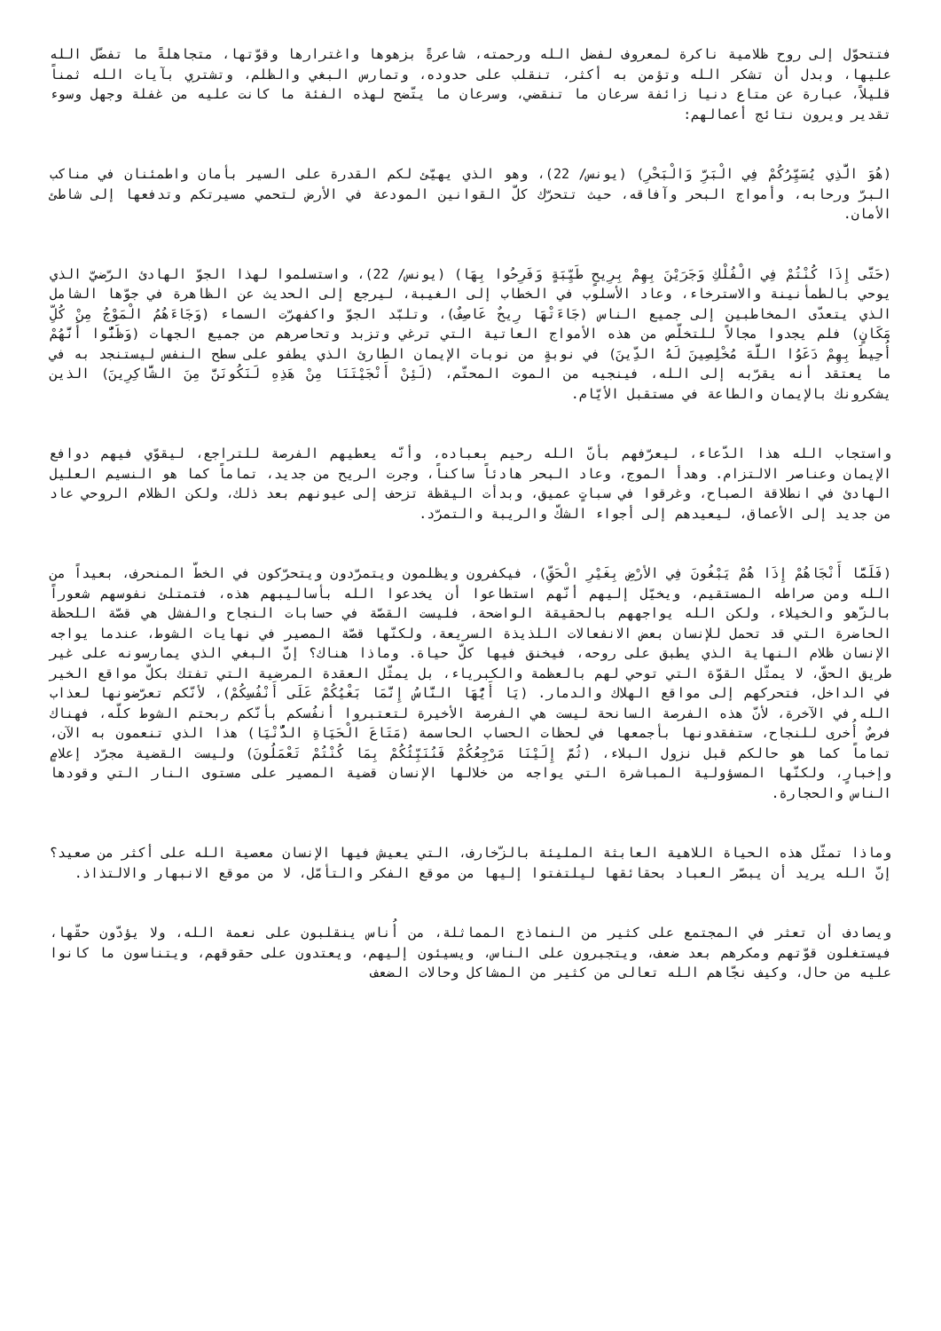فتتحوّل إلى روح ظلامية ناكرة لمعروف لفضل الله ورحمته، شاعرةً بزهوها واغترارها وقوّتها، متجاهلةً ما تفضّل الله عليها، وبدل أن تشكر الله وتؤمن به أكثر، تنقلب على حدوده، وتمارس البغي والظلم، وتشتري بآيات الله ثمناً قليلاً، عبارة عن متاع دنيا زائفة سرعان ما تنقضي، وسرعان ما يتّضح لهذه الفئة ما كانت عليه من غفلة وجهل وسوء تقدير ويرون نتائج أعمالهم:
(هُوَ الَّذِي يُسَيِّرُكُمْ فِي الْبَرِّ وَالْبَحْرِ) (يونس/ 22)، وهو الذي يهيّئ لكم القدرة على السير بأمان واطمئنان في مناكب البرّ ورحابه، وأمواج البحر وآفاقه، حيث تتحرّك كلّ القوانين المودعة في الأرض لتحمي مسيرتكم وتدفعها إلى شاطئ الأمان.
(حَتَّى إِذَا كُنْتُمْ فِي الْفُلْكِ وَجَرَيْنَ بِهِمْ بِرِيحٍ طَيِّبَةٍ وَفَرِحُوا بِهَا) (يونس/ 22)، واستسلموا لهذا الجوّ الهادئ الرّضيّ الذي يوحي بالطمأنينة والاسترخاء، وعاد الأسلوب في الخطاب إلى الغيبة، ليرجع إلى الحديث عن الظاهرة في جوّها الشامل الذي يتعدّى المخاطبين إلى جميع الناس (جَاءَتْهَا رِيحٌ عَاصِفٌ)، وتلبّد الجوّ واكفهرّت السماء (وَجَاءَهُمُ الْمَوْجُ مِنْ كُلِّ مَكَانٍ) فلم يجدوا مجالاً للتخلّص من هذه الأمواج العاتية التي ترغي وتزبد وتحاصرهم من جميع الجهات (وَظَنُّوا أَنَّهُمْ أُحِيطَ بِهِمْ دَعَوُا اللَّهَ مُخْلِصِينَ لَهُ الدِّينَ) في نوبةٍ من نوبات الإيمان الطارئ الذي يطفو على سطح النفس ليستنجد به في ما يعتقد أنه يقرّبه إلى الله، فينجيه من الموت المحتّم، (لَئِنْ أَنْجَيْتَنَا مِنْ هَذِهِ لَنَكُونَنَّ مِنَ الشَّاكِرِينَ) الذين يشكرونك بالإيمان والطاعة في مستقبل الأيّام.
واستجاب الله هذا الدّعاء، ليعرّفهم بأنّ الله رحيم بعباده، وأنّه يعطيهم الفرصة للتراجع، ليقوّي فيهم دوافع الإيمان وعناصر الالتزام. وهدأ الموج، وعاد البحر هادئاً ساكناً، وجرت الريح من جديد، تماماً كما هو النسيم العليل الهادئ في انطلاقة الصباح، وغرقوا في سباتٍ عميق، وبدأت اليقظة تزحف إلى عيونهم بعد ذلك، ولكن الظلام الروحي عاد من جديد إلى الأعماق، ليعيدهم إلى أجواء الشكّ والريبة والتمرّد.
(فَلَمَّا أَنْجَاهُمْ إِذَا هُمْ يَبْغُونَ فِي الأرْضِ بِغَيْرِ الْحَقِّ)، فيكفرون ويظلمون ويتمرّدون ويتحرّكون في الخطّ المنحرف، بعيداً من الله ومن صراطه المستقيم، ويخيّل إليهم أنّهم استطاعوا أن يخدعوا الله بأساليبهم هذه، فتمتلئ نفوسهم شعوراً بالزّهو والخيلاء، ولكن الله يواجههم بالحقيقة الواضحة، فليست القصّة في حسابات النجاح والفشل هي قصّة اللحظة الحاضرة التي قد تحمل للإنسان بعض الانفعالات اللذيذة السريعة، ولكنّها قصّة المصير في نهايات الشوط، عندما يواجه الإنسان ظلام النهاية الذي يطبق على روحه، فيخنق فيها كلّ حياة. وماذا هناك؟ إنّ البغي الذي يمارسونه على غير طريق الحقّ، لا يمثّل القوّة التي توحي لهم بالعظمة والكبرياء، بل يمثّل العقدة المرضية التي تفتك بكلّ مواقع الخير في الداخل، فتحركهم إلى مواقع الهلاك والدمار. (يَا أَيُّهَا النَّاسُ إِنَّمَا بَغْيُكُمْ عَلَى أَنْفُسِكُمْ)، لأنّكم تعرّضونها لعذاب الله في الآخرة، لأنّ هذه الفرصة السانحة ليست هي الفرصة الأخيرة لتعتبروا أنفُسكم بأنّكم ربحتم الشوط كلّه، فهناك فرصٌ أُخرى للنجاح، ستفقدونها بأجمعها في لحظات الحساب الحاسمة (مَتَاعَ الْحَيَاةِ الدُّنْيَا) هذا الذي تنعمون به الآن، تماماً كما هو حالكم قبل نزول البلاء، (ثُمَّ إِلَيْنَا مَرْجِعُكُمْ فَنُنَبِّئُكُمْ بِمَا كُنْتُمْ تَعْمَلُونَ) وليست القضية مجرّد إعلامٍ وإخبارٍ، ولكنّها المسؤولية المباشرة التي يواجه من خلالها الإنسان قضية المصير على مستوى النار التي وقودها الناس والحجارة.
وماذا تمثّل هذه الحياة اللاهية العابثة المليئة بالزّخارف، التي يعيش فيها الإنسان معصية الله على أكثر من صعيد؟ إنّ الله يريد أن يبصّر العباد بحقائقها ليلتفتوا إليها من موقع الفكر والتأمّل، لا من موقع الانبهار والالتذاذ.
ويصادف أن تعثر في المجتمع على كثير من النماذج المماثلة، من أُناس ينقلبون على نعمة الله، ولا يؤدّون حقّها، فيستغلون قوّتهم ومكرهم بعد ضعف، ويتجبرون على الناس، ويسيئون إليهم، ويعتدون على حقوقهم، ويتناسون ما كانوا عليه من حال، وكيف نجّاهم الله تعالى من كثير من المشاكل وحالات الضعف